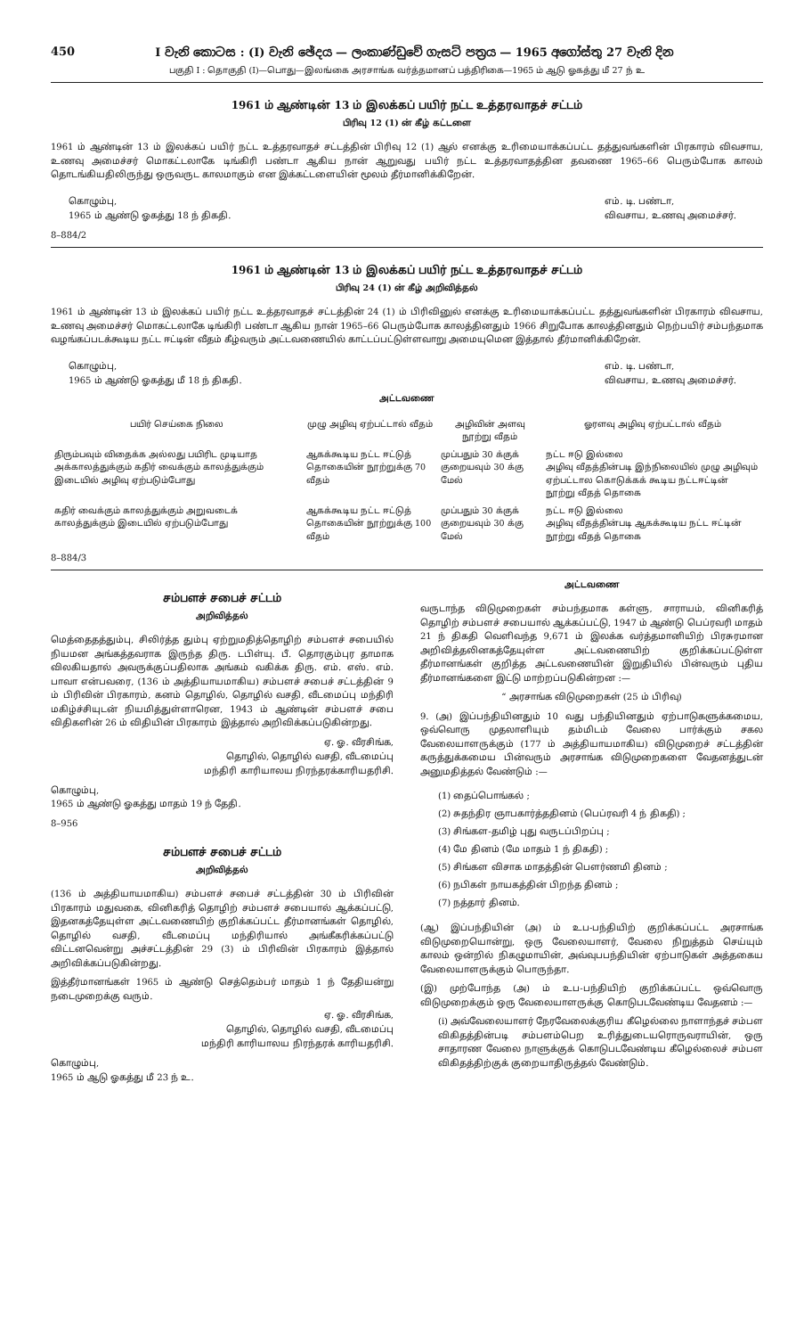450 I වැනි කොටස : (I) වැනි ඡේදය — ලංකාණ්ඩුවේ ගැසට් පත්‍රය — 1965 අගෝස්තු 27 වැනි දින
பகுதி I : தொகுதி (I)—பொது—இலங்கை அரசாங்க வர்த்தமானப் பத்திரிகை—1965 ம் ஆடு ஓகத்து மீ 27 ந் உ
1961 ம் ஆண்டின் 13 ம் இலக்கப் பயிர் நட்ட உத்தரவாதச் சட்டம்
பிரிவு 12 (1) ன் கீழ் கட்டளை
1961 ம் ஆண்டின் 13 ம் இலக்கப் பயிர் நட்ட உத்தரவாதச் சட்டத்தின் பிரிவு 12 (1) ஆல் எனக்கு உரிமையாக்கப்பட்ட தத்துவங்களின் பிரகாரம் விவசாய, உணவு அமைச்சர் மொகட்டலாகே டிங்கிரி பண்டா ஆகிய நான் ஆறுவது பயிர் நட்ட உத்தரவாதத்தின தவணை 1965–66 பெரும்போக காலம் தொடங்கியதிலிருந்து ஒருவருட காலமாகும் என இக்கட்டளையின் மூலம் தீர்மானிக்கிறேன்.
கொழும்பு,
1965 ம் ஆண்டு ஓகத்து 18 ந் திகதி.
எம். டி. பண்டா,
விவசாய, உணவு அமைச்சர்.
8–884/2
1961 ம் ஆண்டின் 13 ம் இலக்கப் பயிர் நட்ட உத்தரவாதச் சட்டம்
பிரிவு 24 (1) ன் கீழ் அறிவித்தல்
1961 ம் ஆண்டின் 13 ம் இலக்கப் பயிர் நட்ட உத்தரவாதச் சட்டத்தின் 24 (1) ம் பிரிவினுல் எனக்கு உரிமையாக்கப்பட்ட தத்துவங்களின் பிரகாரம் விவசாய, உணவு அமைச்சர் மொகட்டலாகே டிங்கிரி பண்டா ஆகிய நான் 1965–66 பெரும்போக காலத்தினதும் 1966 சிறுபோக காலத்தினதும் நெற்பயிர் சம்பந்தமாக வழங்கப்படக்கூடிய நட்ட ஈட்டின் வீதம் கீழ்வரும் அட்டவணையில் காட்டப்பட்டுள்ளவாறு அமையுமென இத்தால் தீர்மானிக்கிறேன்.
கொழும்பு,
1965 ம் ஆண்டு ஓகத்து மீ 18 ந் திகதி.
எம். டி. பண்டா,
விவசாய, உணவு அமைச்சர்.
அட்டவணை
| பயிர் செய்கை நிலை | முழு அழிவு ஏற்பட்டால் வீதம் | அழிவின் அளவு நூற்று வீதம் | ஓரளவு அழிவு ஏற்பட்டால் வீதம் |
| --- | --- | --- | --- |
| திரும்பவும் விதைக்க அல்லது பயிரிட முடியாத அக்காலத்துக்கும் கதிர் வைக்கும் காலத்துக்கும் இடையில் அழிவு ஏற்படும்போது | ஆகக்கூடிய நட்ட ஈட்டுத் தொகையின் நூற்றுக்கு 70 வீதம் | முப்பதும் 30 க்குக் குறையவும் 30 க்கு மேல் | நட்ட ஈடு இல்லை அழிவு வீதத்தின்படி இந்நிலையில் முழு அழிவும் ஏற்பட்டால கொடுக்கக் கூடிய நட்டஈட்டின் நூற்று வீதத் தொகை |
| கதிர் வைக்கும் காலத்துக்கும் அறுவடைக் காலத்துக்கும் இடையில் ஏற்படும்போது | ஆகக்கூடிய நட்ட ஈட்டுத் தொகையின் நூற்றுக்கு 100 வீதம் | முப்பதும் 30 க்குக் குறையவும் 30 க்கு மேல் | நட்ட ஈடு இல்லை அழிவு வீதத்தின்படி ஆகக்கூடிய நட்ட ஈட்டின் நூற்று வீதத் தொகை |
8–884/3
சம்பளச் சபைச் சட்டம்
அறிவித்தல்
மெத்தைதத்தும்பு, சிலிர்த்த தும்பு ஏற்றுமதித்தொழிற் சம்பளச் சபையில் நியமன அங்கத்தவராக இருந்த திரு. டபிள்யு. பீ. தொரகும்புர தாமாக விலகியதால் அவருக்குப்பதிலாக அங்கம் வகிக்க திரு. எம். எஸ். எம். பாவா என்பவரை, (136 ம் அத்தியாயமாகிய) சம்பளச் சபைச் சட்டத்தின் 9 ம் பிரிவின் பிரகாரம், கனம் தொழில், தொழில் வசதி, வீடமைப்பு மந்திரி மகிழ்ச்சியுடன் நியமித்துள்ளாரென, 1943 ம் ஆண்டின் சம்பளச் சபை விதிகளின் 26 ம் விதியின் பிரகாரம் இத்தால் அறிவிக்கப்படுகின்றது.
ஏ. ஓ. வீரசிங்க,
தொழில், தொழில் வசதி, வீடமைப்பு
மந்திரி காரியாலய நிரந்தரக்காரியதரிசி.
கொழும்பு,
1965 ம் ஆண்டு ஓகத்து மாதம் 19 ந் தேதி.
8–956
சம்பளச் சபைச் சட்டம்
அறிவித்தல்
(136 ம் அத்தியாயமாகிய) சம்பளச் சபைச் சட்டத்தின் 30 ம் பிரிவின் பிரகாரம் மதுவகை, வினிகரித் தொழிற் சம்பளச் சபையால் ஆக்கப்பட்டு, இதனகத்தேயுள்ள அட்டவணையிற் குறிக்கப்பட்ட தீர்மானங்கள் தொழில், தொழில் வசதி, வீடமைப்பு மந்திரியால் அங்கீகரிக்கப்பட்டு விட்டனவென்று அச்சட்டத்தின் 29 (3) ம் பிரிவின் பிரகாரம் இத்தால் அறிவிக்கப்படுகின்றது.
இத்தீர்மானங்கள் 1965 ம் ஆண்டு செத்தெம்பர் மாதம் 1 ந் தேதியன்று நடைமுறைக்கு வரும்.
ஏ. ஓ. வீரசிங்க,
தொழில், தொழில் வசதி, வீடமைப்பு
மந்திரி காரியாலய நிரந்தரக் காரியதரிசி.
கொழும்பு,
1965 ம் ஆடு ஓகத்து மீ 23 ந் உ.
அட்டவணை
வருடாந்த விடுமுறைகள் சம்பந்தமாக கள்ளு, சாராயம், வினிகரித் தொழிற் சம்பளச் சபையால் ஆக்கப்பட்டு, 1947 ம் ஆண்டு பெப்ரவரி மாதம் 21 ந் திகதி வெளிவந்த 9,671 ம் இலக்க வர்த்தமானியிற் பிரசுரமான அறிவித்தலினகத்தேயுள்ள அட்டவணையிற் குறிக்கப்பட்டுள்ள தீர்மானங்கள் குறித்த அட்டவணையின் இறுதியில் பின்வரும் புதிய தீர்மானங்களை இட்டு மாற்றப்படுகின்றன :—
“ அரசாங்க விடுமுறைகள் (25 ம் பிரிவு)
9. (அ) இப்பந்தியினதும் 10 வது பந்தியினதும் ஏற்பாடுகளுக்கமைய, ஒவ்வொரு முதலாளியும் தம்மிடம் வேலை பார்க்கும் சகல வேலையாளருக்கும் (177 ம் அத்தியாயமாகிய) விடுமுறைச் சட்டத்தின் கருத்துக்கமைய பின்வரும் அரசாங்க விடுமுறைகளை வேதனத்துடன் அனுமதித்தல் வேண்டும் :—
(1) தைப்பொங்கல் ;
(2) சுதந்திர ஞாபகார்த்ததினம் (பெப்ரவரி 4 ந் திகதி) ;
(3) சிங்கள-தமிழ் புது வருடப்பிறப்பு ;
(4) மே தினம் (மே மாதம் 1 ந் திகதி) ;
(5) சிங்கள விசாக மாதத்தின் பௌர்ணமி தினம் ;
(6) நபிகள் நாயகத்தின் பிறந்த தினம் ;
(7) நத்தார் தினம்.
(ஆ) இப்பந்தியின் (அ) ம் உப-பந்தியிற் குறிக்கப்பட்ட அரசாங்க விடுமுறையொன்று, ஒரு வேலையாளர், வேலை நிறுத்தம் செய்யும் காலம் ஒன்றில் நிகழுமாயின், அவ்வுபபந்தியின் ஏற்பாடுகள் அத்தகைய வேலையாளருக்கும் பொருந்தா.
(இ) முற்போந்த (அ) ம் உப-பந்தியிற் குறிக்கப்பட்ட ஒவ்வொரு விடுமுறைக்கும் ஒரு வேலையாளருக்கு கொடுபடவேண்டிய வேதனம் :—
(i) அவ்வேலையாளர் நேரவேலைக்குரிய கீழெல்லை நாளாந்தச் சம்பள விகிதத்தின்படி சம்பளம்பெற உரித்துடையரொருவராயின், ஒரு சாதாரண வேலை நாளுக்குக் கொடுபடவேண்டிய கீழெல்லைச் சம்பள விகிதத்திற்குக் குறையாதிருத்தல் வேண்டும்.